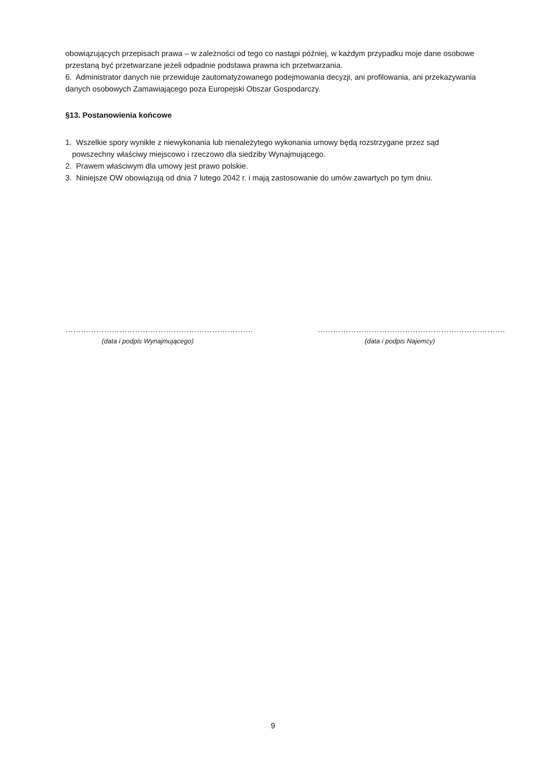obowiązujących przepisach prawa – w zależności od tego co nastąpi później, w każdym przypadku moje dane osobowe przestaną być przetwarzane jeżeli odpadnie podstawa prawna ich przetwarzania.
6. Administrator danych nie przewiduje zautomatyzowanego podejmowania decyzji, ani profilowania, ani przekazywania danych osobowych Zamawiającego poza Europejski Obszar Gospodarczy.
§13. Postanowienia końcowe
1. Wszelkie spory wynikłe z niewykonania lub nienależytego wykonania umowy będą rozstrzygane przez sąd powszechny właściwy miejscowo i rzeczowo dla siedziby Wynajmującego.
2. Prawem właściwym dla umowy jest prawo polskie.
3. Niniejsze OW obowiązują od dnia 7 lutego 2042 r. i mają zastosowanie do umów zawartych po tym dniu.
……………………………………………………………….
(data i podpis Wynajmującego)
……………………………………………………………….
(data i podpis Najemcy)
9